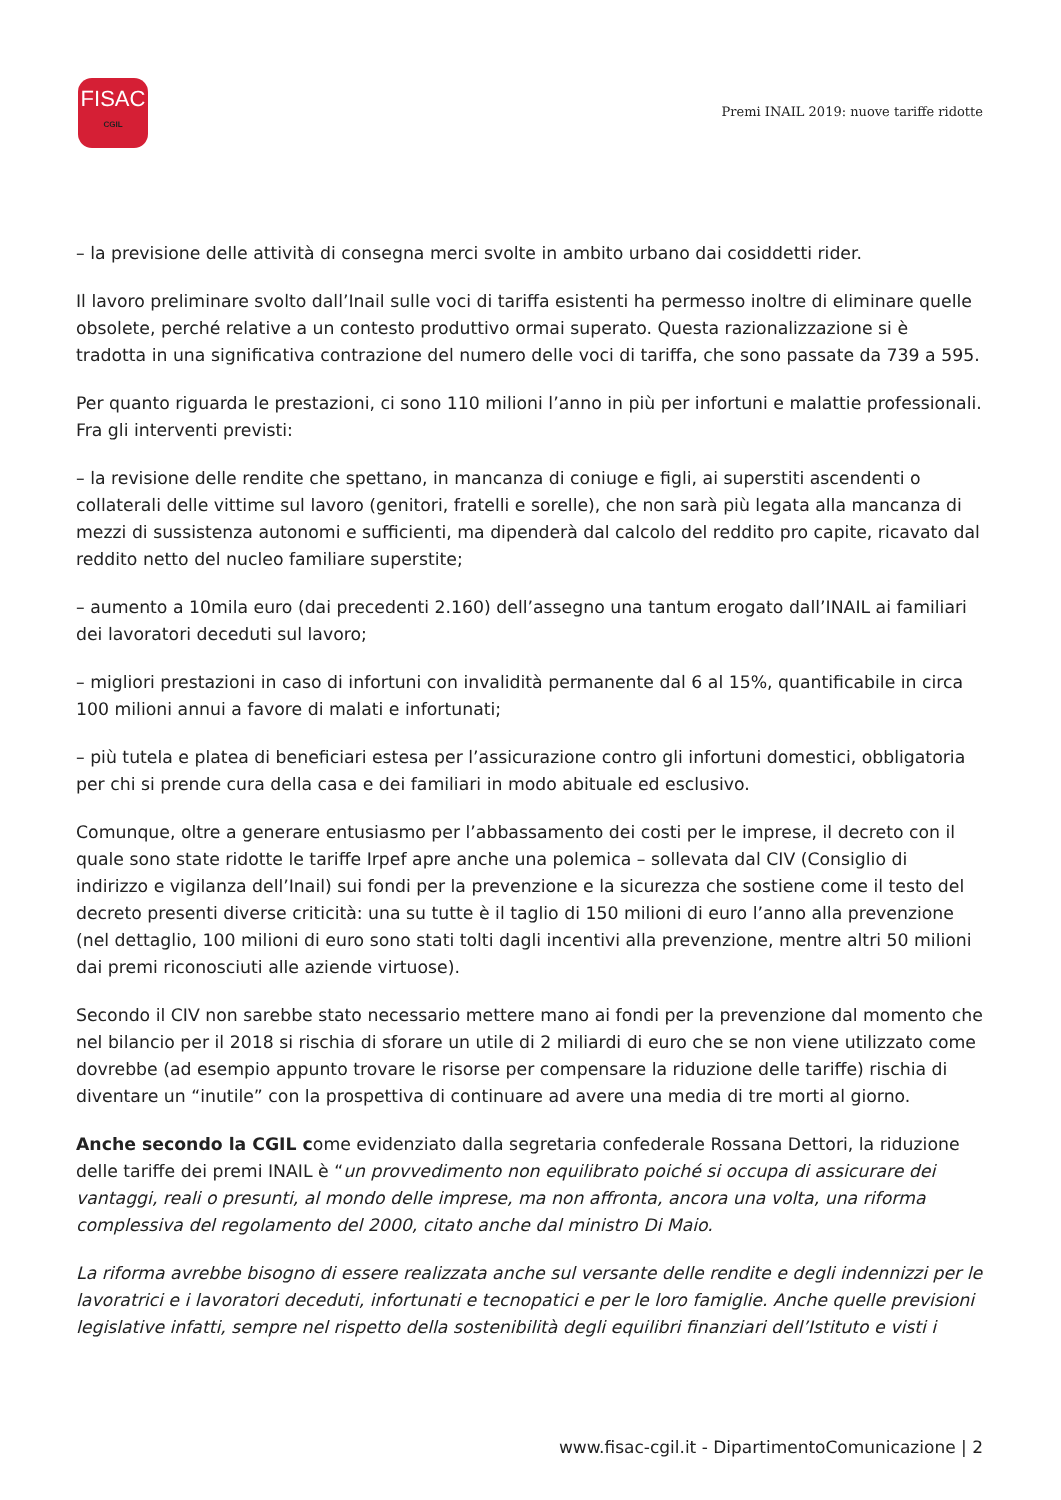FISAC
CGIL
Premi INAIL 2019: nuove tariffe ridotte
– la previsione delle attività di consegna merci svolte in ambito urbano dai cosiddetti rider.
Il lavoro preliminare svolto dall’Inail sulle voci di tariffa esistenti ha permesso inoltre di eliminare quelle obsolete, perché relative a un contesto produttivo ormai superato. Questa razionalizzazione si è tradotta in una significativa contrazione del numero delle voci di tariffa, che sono passate da 739 a 595.
Per quanto riguarda le prestazioni, ci sono 110 milioni l’anno in più per infortuni e malattie professionali. Fra gli interventi previsti:
– la revisione delle rendite che spettano, in mancanza di coniuge e figli, ai superstiti ascendenti o collaterali delle vittime sul lavoro (genitori, fratelli e sorelle), che non sarà più legata alla mancanza di mezzi di sussistenza autonomi e sufficienti, ma dipenderà dal calcolo del reddito pro capite, ricavato dal reddito netto del nucleo familiare superstite;
– aumento a 10mila euro (dai precedenti 2.160) dell’assegno una tantum erogato dall’INAIL ai familiari dei lavoratori deceduti sul lavoro;
– migliori prestazioni in caso di infortuni con invalidità permanente dal 6 al 15%, quantificabile in circa 100 milioni annui a favore di malati e infortunati;
– più tutela e platea di beneficiari estesa per l’assicurazione contro gli infortuni domestici, obbligatoria per chi si prende cura della casa e dei familiari in modo abituale ed esclusivo.
Comunque, oltre a generare entusiasmo per l’abbassamento dei costi per le imprese, il decreto con il quale sono state ridotte le tariffe Irpef apre anche una polemica – sollevata dal CIV (Consiglio di indirizzo e vigilanza dell’Inail) sui fondi per la prevenzione e la sicurezza che sostiene come il testo del decreto presenti diverse criticità: una su tutte è il taglio di 150 milioni di euro l’anno alla prevenzione (nel dettaglio, 100 milioni di euro sono stati tolti dagli incentivi alla prevenzione, mentre altri 50 milioni dai premi riconosciuti alle aziende virtuose).
Secondo il CIV non sarebbe stato necessario mettere mano ai fondi per la prevenzione dal momento che nel bilancio per il 2018 si rischia di sforare un utile di 2 miliardi di euro che se non viene utilizzato come dovrebbe (ad esempio appunto trovare le risorse per compensare la riduzione delle tariffe) rischia di diventare un “inutile” con la prospettiva di continuare ad avere una media di tre morti al giorno.
Anche secondo la CGIL come evidenziato dalla segretaria confederale Rossana Dettori, la riduzione delle tariffe dei premi INAIL è “un provvedimento non equilibrato poiché si occupa di assicurare dei vantaggi, reali o presunti, al mondo delle imprese, ma non affronta, ancora una volta, una riforma complessiva del regolamento del 2000, citato anche dal ministro Di Maio.
La riforma avrebbe bisogno di essere realizzata anche sul versante delle rendite e degli indennizzi per le lavoratrici e i lavoratori deceduti, infortunati e tecnopatici e per le loro famiglie. Anche quelle previsioni legislative infatti, sempre nel rispetto della sostenibilità degli equilibri finanziari dell’Istituto e visti i
www.fisac-cgil.it - DipartimentoComunicazione | 2